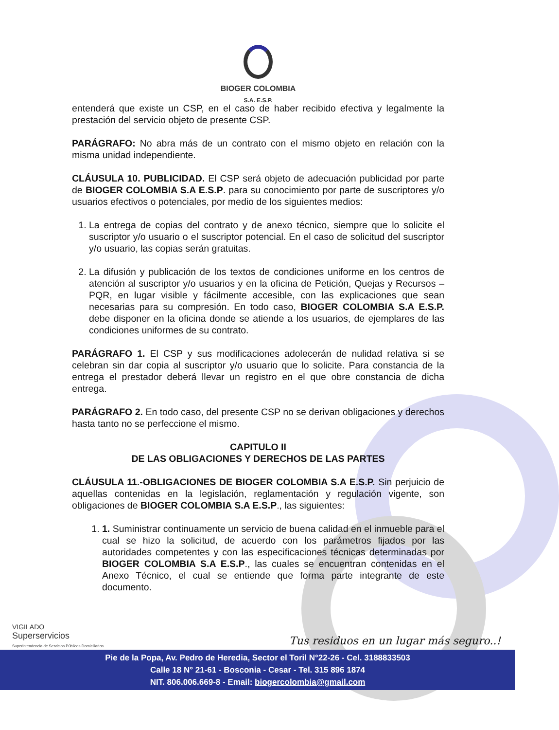BIOGER COLOMBIA
S.A. E.S.P.
entenderá que existe un CSP, en el caso de haber recibido efectiva y legalmente la prestación del servicio objeto de presente CSP.
PARÁGRAFO: No abra más de un contrato con el mismo objeto en relación con la misma unidad independiente.
CLÁUSULA 10. PUBLICIDAD. El CSP será objeto de adecuación publicidad por parte de BIOGER COLOMBIA S.A E.S.P. para su conocimiento por parte de suscriptores y/o usuarios efectivos o potenciales, por medio de los siguientes medios:
1. La entrega de copias del contrato y de anexo técnico, siempre que lo solicite el suscriptor y/o usuario o el suscriptor potencial. En el caso de solicitud del suscriptor y/o usuario, las copias serán gratuitas.
2. La difusión y publicación de los textos de condiciones uniforme en los centros de atención al suscriptor y/o usuarios y en la oficina de Petición, Quejas y Recursos – PQR, en lugar visible y fácilmente accesible, con las explicaciones que sean necesarias para su compresión. En todo caso, BIOGER COLOMBIA S.A E.S.P. debe disponer en la oficina donde se atiende a los usuarios, de ejemplares de las condiciones uniformes de su contrato.
PARÁGRAFO 1. El CSP y sus modificaciones adolecerán de nulidad relativa si se celebran sin dar copia al suscriptor y/o usuario que lo solicite. Para constancia de la entrega el prestador deberá llevar un registro en el que obre constancia de dicha entrega.
PARÁGRAFO 2. En todo caso, del presente CSP no se derivan obligaciones y derechos hasta tanto no se perfeccione el mismo.
CAPITULO II
DE LAS OBLIGACIONES Y DERECHOS DE LAS PARTES
CLÁUSULA 11.-OBLIGACIONES DE BIOGER COLOMBIA S.A E.S.P. Sin perjuicio de aquellas contenidas en la legislación, reglamentación y regulación vigente, son obligaciones de BIOGER COLOMBIA S.A E.S.P., las siguientes:
1. 1. Suministrar continuamente un servicio de buena calidad en el inmueble para el cual se hizo la solicitud, de acuerdo con los parámetros fijados por las autoridades competentes y con las especificaciones técnicas determinadas por BIOGER COLOMBIA S.A E.S.P., las cuales se encuentran contenidas en el Anexo Técnico, el cual se entiende que forma parte integrante de este documento.
VIGILADO
Superservicios
Superintendencia de Servicios Públicos Domiciliarios
Tus residuos en un lugar más seguro..!
Pie de la Popa, Av. Pedro de Heredia, Sector el Toril N°22-26 - Cel. 3188833503
Calle 18 N° 21-61 - Bosconia - Cesar - Tel. 315 896 1874
NIT. 806.006.669-8 - Email: biogercolombia@gmail.com